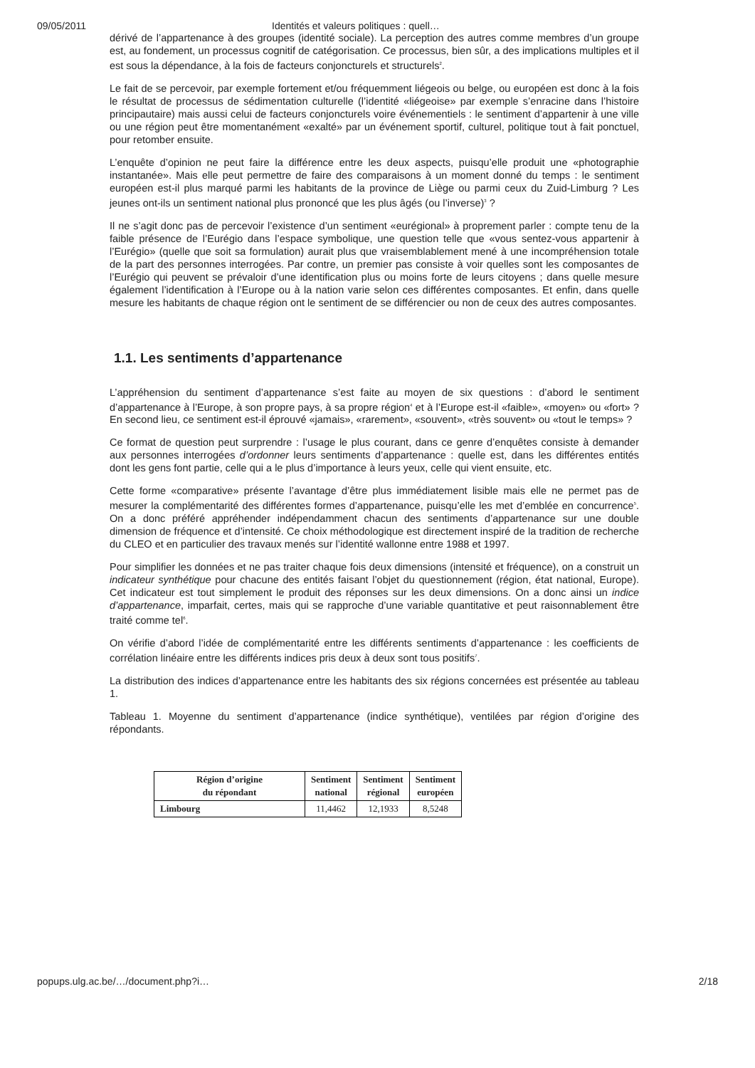09/05/2011 Identités et valeurs politiques : quell…
dérivé de l’appartenance à des groupes (identité sociale). La perception des autres comme membres d’un groupe est, au fondement, un processus cognitif de catégorisation. Ce processus, bien sûr, a des implications multiples et il est sous la dépendance, à la fois de facteurs conjoncturels et structurels<sup>2</sup>.
Le fait de se percevoir, par exemple fortement et/ou fréquemment liégeois ou belge, ou européen est donc à la fois le résultat de processus de sédimentation culturelle (l’identité «liégeoise» par exemple s’enracine dans l’histoire principautaire) mais aussi celui de facteurs conjoncturels voire événementiels : le sentiment d’appartenir à une ville ou une région peut être momentanément «exalté» par un événement sportif, culturel, politique tout à fait ponctuel, pour retomber ensuite.
L’enquête d’opinion ne peut faire la différence entre les deux aspects, puisqu’elle produit une «photographie instantanée». Mais elle peut permettre de faire des comparaisons à un moment donné du temps : le sentiment européen est-il plus marqué parmi les habitants de la province de Liège ou parmi ceux du Zuid-Limburg ? Les jeunes ont-ils un sentiment national plus prononcé que les plus âgés (ou l’inverse)<sup>3</sup> ?
Il ne s’agit donc pas de percevoir l’existence d’un sentiment «eurégional» à proprement parler : compte tenu de la faible présence de l’Eurégio dans l’espace symbolique, une question telle que «vous sentez-vous appartenir à l’Eurégio» (quelle que soit sa formulation) aurait plus que vraisemblablement mené à une incompréhension totale de la part des personnes interrogées. Par contre, un premier pas consiste à voir quelles sont les composantes de l’Eurégio qui peuvent se prévaloir d’une identification plus ou moins forte de leurs citoyens ; dans quelle mesure également l’identification à l’Europe ou à la nation varie selon ces différentes composantes. Et enfin, dans quelle mesure les habitants de chaque région ont le sentiment de se différencier ou non de ceux des autres composantes.
1.1. Les sentiments d’appartenance
L’appréhension du sentiment d’appartenance s’est faite au moyen de six questions : d’abord le sentiment d’appartenance à l’Europe, à son propre pays, à sa propre région<sup>4</sup> et à l’Europe est-il «faible», «moyen» ou «fort» ? En second lieu, ce sentiment est-il éprouvé «jamais», «rarement», «souvent», «très souvent» ou «tout le temps» ?
Ce format de question peut surprendre : l’usage le plus courant, dans ce genre d’enquêtes consiste à demander aux personnes interrogées d’ordonner leurs sentiments d’appartenance : quelle est, dans les différentes entités dont les gens font partie, celle qui a le plus d’importance à leurs yeux, celle qui vient ensuite, etc.
Cette forme «comparative» présente l’avantage d’être plus immédiatement lisible mais elle ne permet pas de mesurer la complémentarité des différentes formes d’appartenance, puisqu’elle les met d’emblée en concurrence<sup>5</sup>. On a donc préféré appréhender indépendamment chacun des sentiments d’appartenance sur une double dimension de fréquence et d’intensité. Ce choix méthodologique est directement inspiré de la tradition de recherche du CLEO et en particulier des travaux menés sur l’identité wallonne entre 1988 et 1997.
Pour simplifier les données et ne pas traiter chaque fois deux dimensions (intensité et fréquence), on a construit un indicateur synthétique pour chacune des entités faisant l’objet du questionnement (région, état national, Europe). Cet indicateur est tout simplement le produit des réponses sur les deux dimensions. On a donc ainsi un indice d’appartenance, imparfait, certes, mais qui se rapproche d’une variable quantitative et peut raisonnablement être traité comme tel<sup>6</sup>.
On vérifie d’abord l’idée de complémentarité entre les différents sentiments d’appartenance : les coefficients de corrélation linéaire entre les différents indices pris deux à deux sont tous positifs<sup>7</sup>.
La distribution des indices d’appartenance entre les habitants des six régions concernées est présentée au tableau 1.
Tableau 1. Moyenne du sentiment d’appartenance (indice synthétique), ventilées par région d’origine des répondants.
| Région d’origine du répondant | Sentiment national | Sentiment régional | Sentiment européen |
| --- | --- | --- | --- |
| Limbourg | 11,4462 | 12,1933 | 8,5248 |
popups.ulg.ac.be/…/document.php?i… 2/18